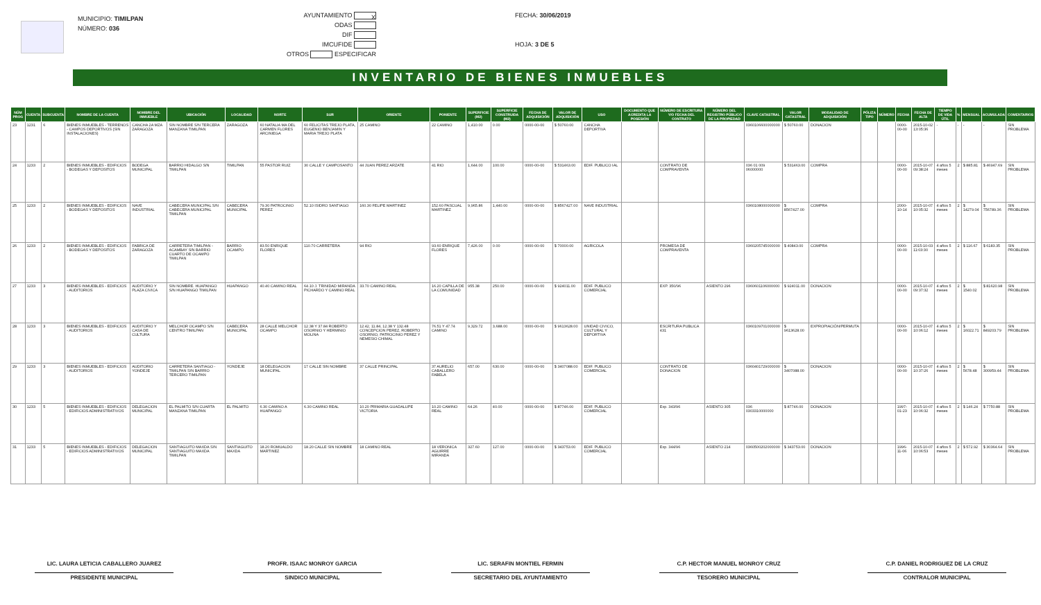MUNICIPIO: TIMILPAN
NÚMERO: 036
AYUNTAMIENTO X
ODAS
DIF
IMCUFIDE
OTROS ESPECIFICAR
FECHA: 30/06/2019
HOJA: 3 DE 5
INVENTARIO DE BIENES INMUEBLES
| NÚM PROG | CUENTA | SUBCUENTA | NOMBRE DE LA CUENTA | NOMBRE DEL INMUEBLE | UBICACIÓN | LOCALIDAD | NORTE | SUR | ORIENTE | PONIENTE | SUPERFICIE (M2) | SUPERFICIE CONSTRUIDA (M2) | FECHA DE ADQUISICIÓN | VALOR DE ADQUISICIÓN | USO | DOCUMENTO QUE ACREDITA LA POSESIÓN | NÚMERO DE ESCRITURA Y/O FECHA DEL CONTRATO | NÚMERO DEL REGISTRO PÚBLICO DE LA PROPIEDAD | CLAVE CATASTRAL | VALOR CATASTRAL | MODALIDAD DE ADQUISICIÓN | PÓLIZA TIPO | NÚMERO | FECHA | FECHA DE ALTA | TIEMPO DE VIDA ÚTIL | % | MENSUAL | ACUMULADA | COMENTARIOS |
| --- | --- | --- | --- | --- | --- | --- | --- | --- | --- | --- | --- | --- | --- | --- | --- | --- | --- | --- | --- | --- | --- | --- | --- | --- | --- | --- | --- | --- | --- | --- |
| 23 | 1231 | 6 | BIENES INMUEBLES - TERRENOS - CAMPOS DEPORTIVOS (SIN INSTALACIONES) | CANCHA 2A MZA ZARAGOZA | SIN NOMBRE S/N TERCERA MANZANA TIMILPAN | ZARAGOZA | 60 NATALIA MA DEL CARMEN FLORES ARCINIEGA | 60 FELICITAS TREJO PLATA, EUGENIO BENJAMIN Y MARIA TREJO PLATA | 25 CAMINO | 22 CAMINO | 1,410.00 | 0.00 | 0000-00-00 | $ 50760.00 | CANCHA DEPORTIVA | | | | 0360106600000000 | $ 50760.00 | DONACION | | | 0000-00-00 | 2015-10-02 13:05:36 | - | - | - | - | SIN PROBLEMA |
| 24 | 1233 | 2 | BIENES INMUEBLES - EDIFICIOS - BODEGAS Y DEPOSITOS | BODEGA MUNICIPAL | BARRIO HIDALGO S/N TIMILPAN | TIMILPAN | 55 PASTOR RUIZ | 30 CALLE Y CAMPOSANTO | 44 JUAN PEREZ ARZATE | 41 RIO | 1,644.00 | 100.00 | 0000-00-00 | $ 531463.00 | EDIF. PUBLICO IAL | | CONTRATO DE COMPRAVENTA | | 036 01 009 06000000 | $ 531463.00 | COMPRA | | | 0000-00-00 | 2015-10-07 09:38:24 | 4 años 5 meses | 2 | $ 885.81 | $ 46947.69 | SIN PROBLEMA |
| 25 | 1233 | 2 | BIENES INMUEBLES - EDIFICIOS - BODEGAS Y DEPOSITOS | NAVE INDUSTRIAL | CABECERA MUNICIPAL S/N CABECERA MUNICIPAL TIMILPAN | CABECERA MUNICIPAL | 79.30 PATROCINIO PEREZ | 52.10 ISIDRO SANTIAGO | 160.30 FELIPE MARTINEZ | 152.60 PASCUAL MARTINEZ | 9,965.86 | 1,440.00 | 0000-00-00 | $ 8567427.00 | NAVE INDUSTRIAL | | | | 0360108000000000 | $ 8567427.00 | COMPRA | | | 2000-10-14 | 2015-10-07 10:05:32 | 4 años 5 meses | 2 | $ 14279.04 | $ 756789.36 | SIN PROBLEMA |
| 26 | 1233 | 2 | BIENES INMUEBLES - EDIFICIOS - BODEGAS Y DEPOSITOS | FABRICA DE ZARAGOZA | CARRETERA TIMILPAN - ACAMBAY S/N BARRIO CUARTO DE OCAMPO TIMILPAN | BARRIO OCAMPO | 83.50 ENRIQUE FLORES | 110.70 CARRETERA | 94 RIO | 93.60 ENRIQUE FLORES | 7,426.00 | 0.00 | 0000-00-00 | $ 70000.00 | AGRICOLA | | PROMESA DE COMPRAVENTA | | 0360205745000000 | $ 40843.00 | COMPRA | | | 0000-00-00 | 2015-10-03 11:03:30 | 4 años 5 meses | 2 | $ 116.67 | $ 6183.35 | SIN PROBLEMA |
| 27 | 1233 | 3 | BIENES INMUEBLES - EDIFICIOS - AUDITORIOS | AUDITORIO Y PLAZA CIVICA | SIN NOMBRE. HUAPANGO S/N HUAPANGO TIMILPAN | HUAPANGO | 40.40 CAMINO REAL | 64.10 J. TRINIDAD MIRANDA PICHARDO Y CAMINO REAL | 33.70 CAMINO REAL | 16.20 CAPILLA DE LA COMUNIDAD | 955.38 | 250.00 | 0000-00-00 | $ 924011.00 | EDIF. PUBLICO COMERCIAL | | EXP. 350/96 | ASIENTO 296 | 0360601106000000 | $ 924011.00 | DONACION | | | 0000-00-00 | 2015-10-07 09:37:32 | 4 años 5 meses | 2 | $ 1540.02 | $ 81620.98 | SIN PROBLEMA |
| 28 | 1233 | 3 | BIENES INMUEBLES - EDIFICIOS - AUDITORIOS | AUDITORIO Y CASA DE CULTURA | MELCHOR OCAMPO S/N CENTRO TIMILPAN | CABECERA MUNICIPAL | 28 CALLE MELCHOR OCAMPO | 12.38 Y 37.84 ROBERTO OSORNIO Y HERMINIO MOLINA | 12.42, 11.84, 12.38 Y 132.48 CONCEPCION PEREZ, ROBERTO OSORNIO, PATROCINIO PEREZ Y NEMESIO CHIMAL | 76.51 Y 47.74 CAMINO | 9,329.72 | 3,688.00 | 0000-00-00 | $ 9613628.00 | UNIDAD CIVICO, CULTURAL Y DEPORTIVA | | ESCRITURA PUBLICA 431 | | 0360109701000000 | $ 9613628.00 | EXPROPIACIÓN/PERMUTA | | | 0000-00-00 | 2015-10-07 10:06:12 | 4 años 5 meses | 2 | $ 16022.71 | $ 849203.79 | SIN PROBLEMA |
| 29 | 1233 | 3 | BIENES INMUEBLES - EDIFICIOS - AUDITORIOS | AUDITORIO YONDEJE | CARRETERA SANTIAGO - TIMILPAN S/N BARRIO TERCERO TIMILPAN | YONDEJE | 18 DELEGACION MUNICIPAL | 17 CALLE SIN NOMBRE | 37 CALLE PRINCIPAL | 37 AURELIO CABALLERO FABELA | 657.00 | 630.00 | 0000-00-00 | $ 3407088.00 | EDIF. PUBLICO COMERCIAL | | CONTRATO DE DONACION | | 0360401729000000 | $ 3407088.00 | DONACION | | | 0000-00-00 | 2015-10-07 10:37:26 | 4 años 5 meses | 2 | $ 5678.48 | $ 300959.44 | SIN PROBLEMA |
| 30 | 1233 | 5 | BIENES INMUEBLES - EDIFICIOS - EDIFICIOS ADMINISTRATIVOS | DELEGACION MUNICIPAL | EL PALMITO S/N CUARTA MANZANA TIMILPAN | EL PALMITO | 6.30 CAMINO A HUAPANGO | 6.30 CAMINO REAL | 10.20 PRIMARIA GUADALUPE VICTORIA | 10.20 CAMINO REAL | 64.26 | 40.00 | 0000-00-00 | $ 87746.00 | EDIF. PUBLICO COMERCIAL | | Exp. 343/96 | ASIENTO 305 | 036 0303310000000 | $ 87746.00 | DONACION | | | 1997-01-23 | 2015-10-07 10:06:32 | 4 años 5 meses | 2 | $ 146.24 | $ 7750.88 | SIN PROBLEMA |
| 31 | 1233 | 5 | BIENES INMUEBLES - EDIFICIOS - EDIFICIOS ADMINISTRATIVOS | DELEGACION MUNICIPAL | SANTIAGUITO MAXDA S/N SANTIAGUITO MAXDA TIMILPAN | SANTIAGUITO MAXDA | 18.20 ROMUALDO MARTINEZ | 18.20 CALLE SIN NOMBRE | 18 CAMINO REAL | 18 VERONICA AGUIRRE MIRANDA | 327.60 | 127.00 | 0000-00-00 | $ 343753.00 | EDIF. PUBLICO COMERCIAL | | Exp. 344/96 | ASIENTO 214 | 0360500202000000 | $ 343753.00 | DONACION | | | 1996-11-06 | 2015-10-07 10:06:53 | 4 años 5 meses | 2 | $ 572.92 | $ 30364.64 | SIN PROBLEMA |
LIC. LAURA LETICIA CABALLERO JUAREZ
PRESIDENTE MUNICIPAL
PROFR. ISAAC MONROY GARCIA
SINDICO MUNICIPAL
LIC. SERAFIN MONTIEL FERMIN
SECRETARIO DEL AYUNTAMIENTO
C.P. HECTOR MANUEL MONROY CRUZ
TESORERO MUNICIPAL
C.P. DANIEL RODRIGUEZ DE LA CRUZ
CONTRALOR MUNICIPAL